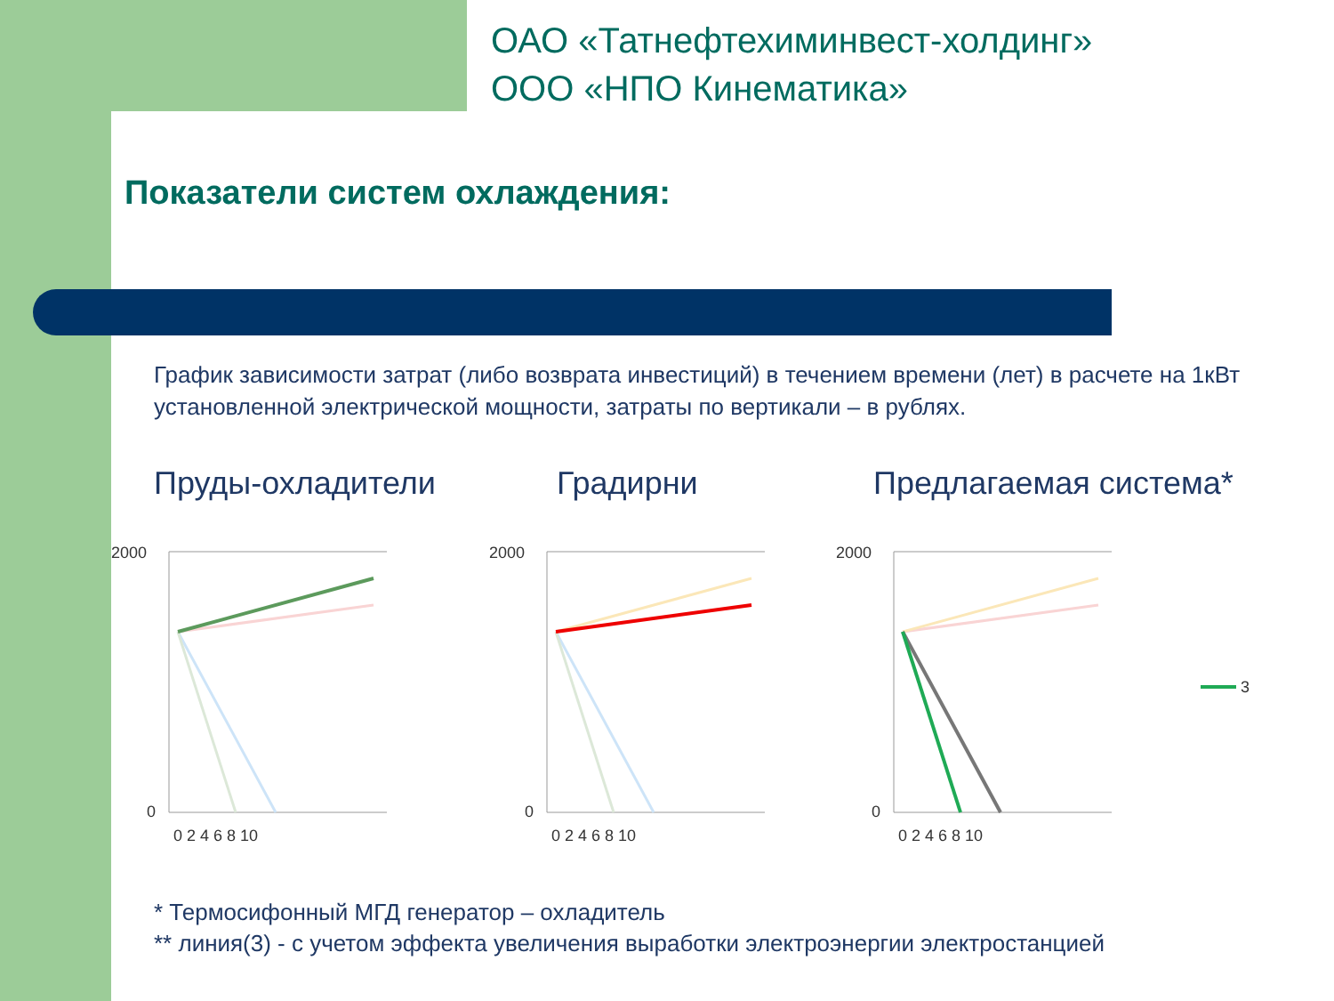ОАО «Татнефтехиминвест-холдинг»
ООО «НПО Кинематика»
Показатели систем охлаждения:
График зависимости затрат (либо возврата инвестиций) в течением времени (лет) в расчете на 1кВт установленной электрической мощности, затраты по вертикали – в рублях.
Пруды-охладители Градирни Предлагаемая система*
2000
0
0 2 4 6 8 10
2000
0
0 2 4 6 8 10
2000
0
0 2 4 6 8 10
3
* Термосифонный МГД генератор – охладитель
** линия(3) - с учетом эффекта увеличения выработки электроэнергии электростанцией